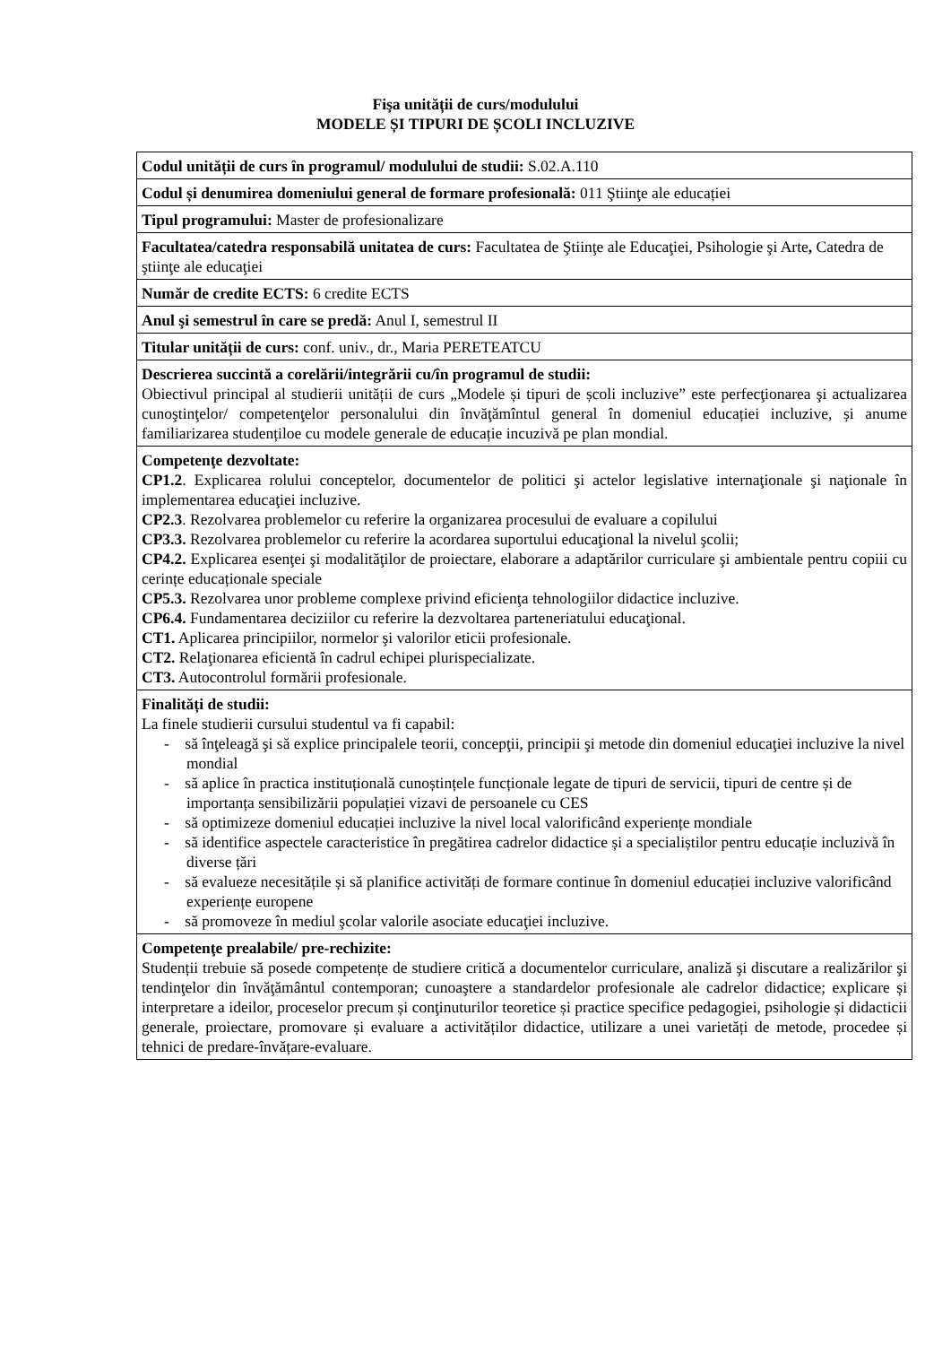Fişa unității de curs/modulului
MODELE ȘI TIPURI DE ȘCOLI INCLUZIVE
| Codul unității de curs în programul/ modulului de studii: S.02.A.110 |
| Codul și denumirea domeniului general de formare profesională: 011 Ştiinţe ale educației |
| Tipul programului: Master de profesionalizare |
| Facultatea/catedra responsabilă unitatea de curs: Facultatea de Ştiinţe ale Educaţiei, Psihologie şi Arte , Catedra de ştiinţe ale educaţiei |
| Număr de credite ECTS: 6 credite ECTS |
| Anul şi semestrul în care se predă: Anul I, semestrul II |
| Titular unității de curs: conf. univ., dr., Maria PERETEATCU |
| Descrierea succintă a corelării/integrării cu/în programul de studii: Obiectivul principal al studierii unității de curs „Modele și tipuri de școli incluzive” este perfecţionarea şi actualizarea cunoştinţelor/ competenţelor personalului din învăţămîntul general în domeniul educației incluzive, și anume familiarizarea studențiloe cu modele generale de educație incuzivă pe plan mondial. |
| Competenţe dezvoltate: CP1.2 . Explicarea rolului conceptelor, documentelor de politici şi actelor legislative internaţionale şi naţionale în implementarea educaţiei incluzive. CP2.3 . Rezolvarea problemelor cu referire la organizarea procesului de evaluare a copilului CP3.3. Rezolvarea problemelor cu referire la acordarea suportului educaţional la nivelul şcolii; CP4.2. Explicarea esenţei şi modalităţilor de proiectare, elaborare a adaptărilor curriculare şi ambientale pentru copiii cu cerințe educaționale speciale CP5.3. Rezolvarea unor probleme complexe privind eficienţa tehnologiilor didactice incluzive. CP6.4. Fundamentarea deciziilor cu referire la dezvoltarea parteneriatului educaţional. CT1. Aplicarea principiilor, normelor şi valorilor eticii profesionale. CT2. Relaţionarea eficientă în cadrul echipei plurispecializate. CT3. Autocontrolul formării profesionale. |
| Finalități de studii: La finele studierii cursului studentul va fi capabil: - să înţeleagă şi să explice principalele teorii, concepţii, principii şi metode din domeniul educaţiei incluzive la nivel mondial - să aplice în practica instituțională cunoștințele funcționale legate de tipuri de servicii, tipuri de centre și de importanța sensibilizării populației vizavi de persoanele cu CES - să optimizeze domeniul educației incluzive la nivel local valorificând experiențe mondiale - să identifice aspectele caracteristice în pregătirea cadrelor didactice și a specialiștilor pentru educație incluzivă în diverse țări - să evalueze necesitățile și să planifice activități de formare continue în domeniul educației incluzive valorificând experiențe europene - să promoveze în mediul şcolar valorile asociate educaţiei incluzive. |
| Competenţe prealabile/ pre-rechizite: Studenții trebuie să posede competențe de studiere critică a documentelor curriculare, analiză şi discutare a realizărilor şi tendinţelor din învăţământul contemporan; cunoaştere a standardelor profesionale ale cadrelor didactice; explicare și interpretare a ideilor, proceselor precum și conţinuturilor teoretice și practice specifice pedagogiei, psihologie și didacticii generale, proiectare, promovare și evaluare a activităților didactice, utilizare a unei varietăți de metode, procedee și tehnici de predare-învățare-evaluare. |